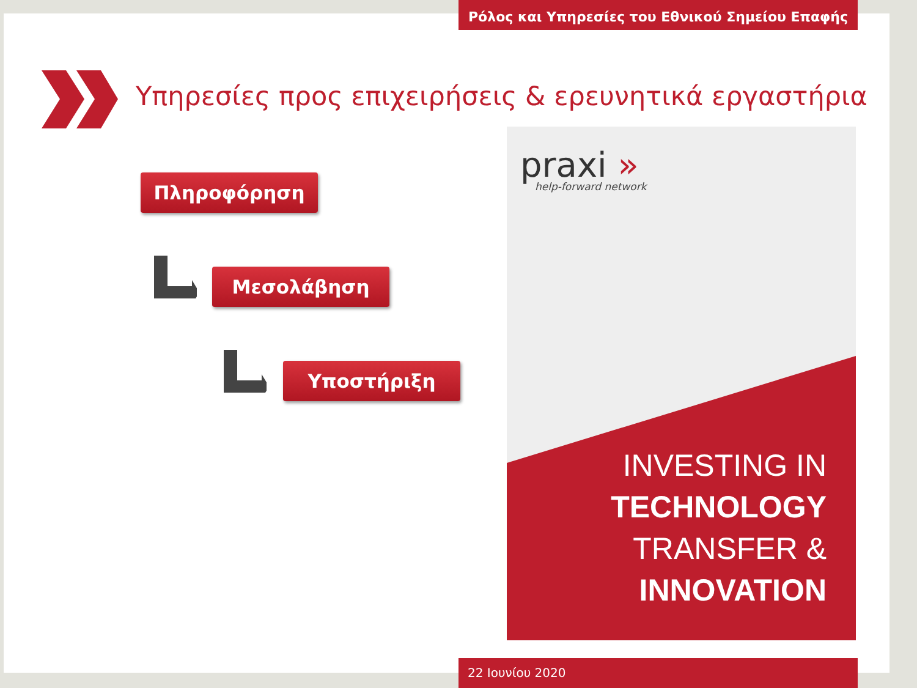Ρόλος και Υπηρεσίες του Εθνικού Σημείου Επαφής
Υπηρεσίες προς επιχειρήσεις & ερευνητικά εργαστήρια
Πληροφόρηση
Μεσολάβηση
Υποστήριξη
praxi »
help-forward network
INVESTING IN
TECHNOLOGY
TRANSFER &
INNOVATION
22 Ιουνίου 2020